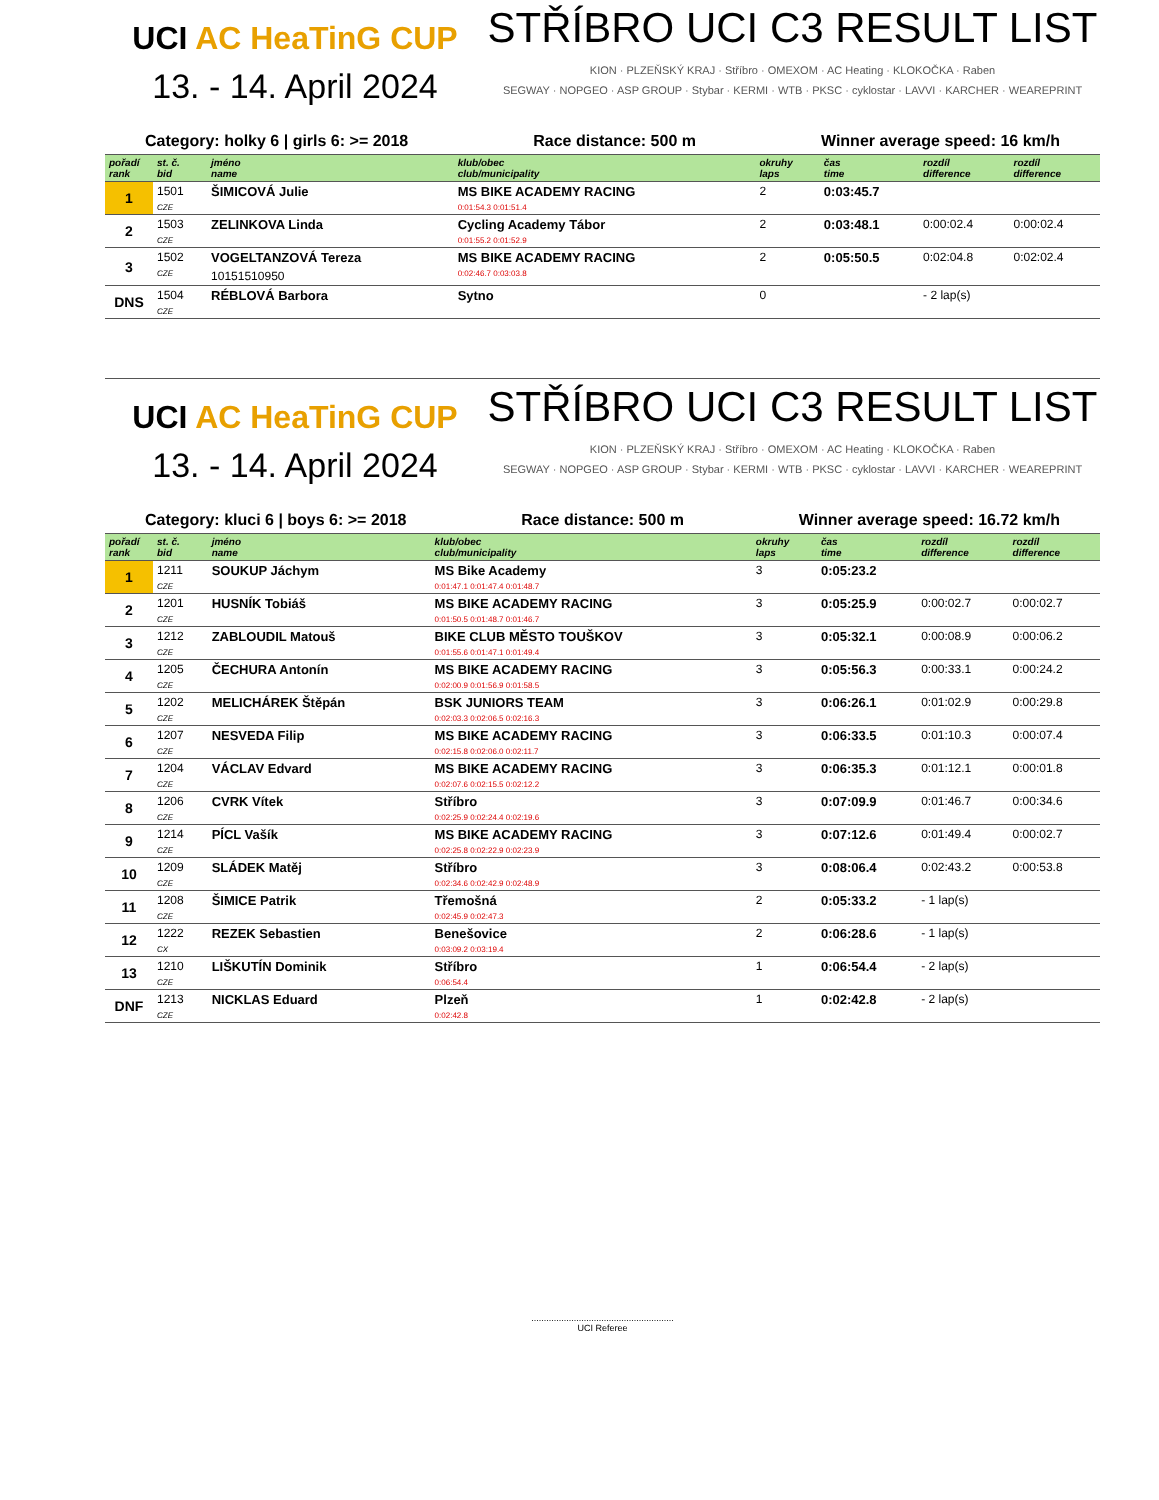UCI AC HeaTinG CUP
13. - 14. April 2024
STŘÍBRO UCI C3 RESULT LIST
KION · PLZEŇSKÝ KRAJ · Stříbro · OMEXOM · AC Heating · KLOKOČKA · Raben
SEGWAY · NOPGEO · ASP GROUP · Stybar · KERMI · WTB · PKSC · cyklostar · LAVVI · KARCHER · WEAREPRINT
Category: holky 6 | girls 6: >= 2018 Race distance: 500 m Winner average speed: 16 km/h
| pořadí rank | st. č. bid | jméno name | klub/obec club/municipality | | okruhy laps | čas time | rozdíl difference | rozdíl difference |
| --- | --- | --- | --- | --- | --- | --- | --- | --- |
| 1 | 1501 | ŠIMICOVÁ Julie | MS BIKE ACADEMY RACING | | 2 | 0:03:45.7 | | |
| | CZE | | 0:01:54.3 0:01:51.4 | | | | | |
| 2 | 1503 | ZELINKOVA Linda | Cycling Academy Tábor | | 2 | 0:03:48.1 | 0:00:02.4 | 0:00:02.4 |
| | CZE | | 0:01:55.2 0:01:52.9 | | | | | |
| 3 | 1502 | VOGELTANZOVÁ Tereza | MS BIKE ACADEMY RACING | | 2 | 0:05:50.5 | 0:02:04.8 | 0:02:02.4 |
| | CZE | 10151510950 | 0:02:46.7 0:03:03.8 | | | | | |
| DNS | 1504 | RÉBLOVÁ Barbora | Sytno | | 0 | | - 2 lap(s) | |
| | CZE | | | | | | | |
UCI AC HeaTinG CUP
13. - 14. April 2024
STŘÍBRO UCI C3 RESULT LIST
KION · PLZEŇSKÝ KRAJ · Stříbro · OMEXOM · AC Heating · KLOKOČKA · Raben
SEGWAY · NOPGEO · ASP GROUP · Stybar · KERMI · WTB · PKSC · cyklostar · LAVVI · KARCHER · WEAREPRINT
Category: kluci 6 | boys 6: >= 2018 Race distance: 500 m Winner average speed: 16.72 km/h
| pořadí rank | st. č. bid | jméno name | klub/obec club/municipality | | okruhy laps | čas time | rozdíl difference | rozdíl difference |
| --- | --- | --- | --- | --- | --- | --- | --- | --- |
| 1 | 1211 | SOUKUP Jáchym | MS Bike Academy | | 3 | 0:05:23.2 | | |
| | CZE | | 0:01:47.1 0:01:47.4 0:01:48.7 | | | | | |
| 2 | 1201 | HUSNÍK Tobiáš | MS BIKE ACADEMY RACING | | 3 | 0:05:25.9 | 0:00:02.7 | 0:00:02.7 |
| | CZE | | 0:01:50.5 0:01:48.7 0:01:46.7 | | | | | |
| 3 | 1212 | ZABLOUDIL Matouš | BIKE CLUB MĚSTO TOUŠKOV | | 3 | 0:05:32.1 | 0:00:08.9 | 0:00:06.2 |
| | CZE | | 0:01:55.6 0:01:47.1 0:01:49.4 | | | | | |
| 4 | 1205 | ČECHURA Antonín | MS BIKE ACADEMY RACING | | 3 | 0:05:56.3 | 0:00:33.1 | 0:00:24.2 |
| | CZE | | 0:02:00.9 0:01:56.9 0:01:58.5 | | | | | |
| 5 | 1202 | MELICHÁREK Štěpán | BSK JUNIORS TEAM | | 3 | 0:06:26.1 | 0:01:02.9 | 0:00:29.8 |
| | CZE | | 0:02:03.3 0:02:06.5 0:02:16.3 | | | | | |
| 6 | 1207 | NESVEDA Filip | MS BIKE ACADEMY RACING | | 3 | 0:06:33.5 | 0:01:10.3 | 0:00:07.4 |
| | CZE | | 0:02:15.8 0:02:06.0 0:02:11.7 | | | | | |
| 7 | 1204 | VÁCLAV Edvard | MS BIKE ACADEMY RACING | | 3 | 0:06:35.3 | 0:01:12.1 | 0:00:01.8 |
| | CZE | | 0:02:07.6 0:02:15.5 0:02:12.2 | | | | | |
| 8 | 1206 | CVRK Vítek | Stříbro | | 3 | 0:07:09.9 | 0:01:46.7 | 0:00:34.6 |
| | CZE | | 0:02:25.9 0:02:24.4 0:02:19.6 | | | | | |
| 9 | 1214 | PÍCL Vašík | MS BIKE ACADEMY RACING | | 3 | 0:07:12.6 | 0:01:49.4 | 0:00:02.7 |
| | CZE | | 0:02:25.8 0:02:22.9 0:02:23.9 | | | | | |
| 10 | 1209 | SLÁDEK Matěj | Stříbro | | 3 | 0:08:06.4 | 0:02:43.2 | 0:00:53.8 |
| | CZE | | 0:02:34.6 0:02:42.9 0:02:48.9 | | | | | |
| 11 | 1208 | ŠIMICE Patrik | Třemošná | | 2 | 0:05:33.2 | - 1 lap(s) | |
| | CZE | | 0:02:45.9 0:02:47.3 | | | | | |
| 12 | 1222 | REZEK Sebastien | Benešovice | | 2 | 0:06:28.6 | - 1 lap(s) | |
| | CX | | 0:03:09.2 0:03:19.4 | | | | | |
| 13 | 1210 | LIŠKUTÍN Dominik | Stříbro | | 1 | 0:06:54.4 | - 2 lap(s) | |
| | CZE | | 0:06:54.4 | | | | | |
| DNF | 1213 | NICKLAS Eduard | Plzeň | | 1 | 0:02:42.8 | - 2 lap(s) | |
| | CZE | | 0:02:42.8 | | | | | |
.........................................................
UCI Referee